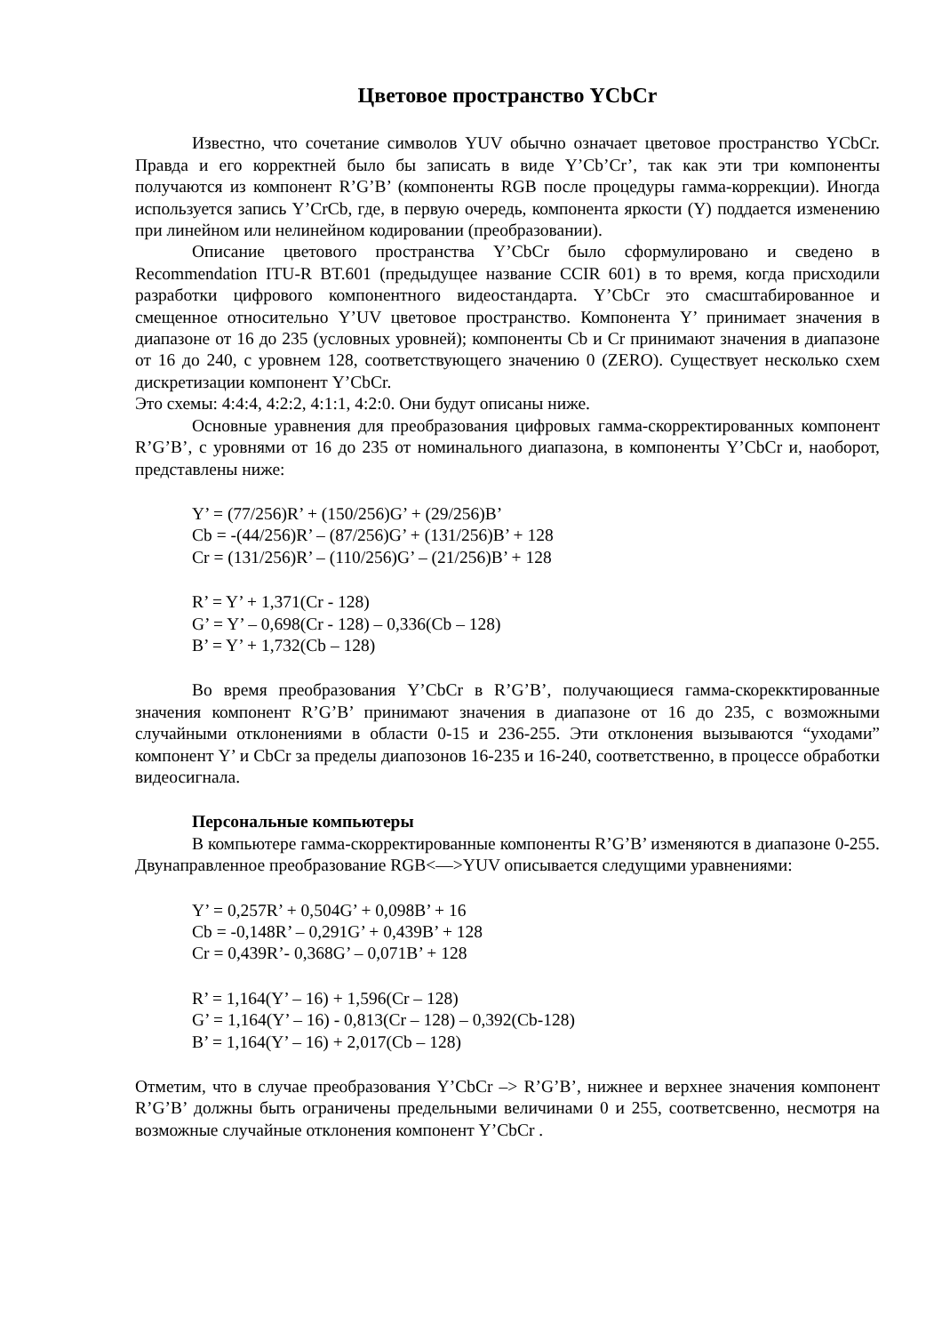Цветовое пространство YCbCr
Известно, что сочетание символов YUV обычно означает цветовое пространство YCbCr. Правда и его корректней было бы записать в виде Y’Cb’Cr’, так как эти три компоненты получаются из компонент R’G’B’ (компоненты RGB после процедуры гамма-коррекции). Иногда используется запись Y’CrCb, где, в первую очередь, компонента яркости (Y) поддается изменению при линейном или нелинейном кодировании (преобразовании).
Описание цветового пространства Y’CbCr было сформулировано и сведено в Recommendation ITU-R BT.601 (предыдущее название CCIR 601) в то время, когда присходили разработки цифрового компонентного видеостандарта. Y’CbCr это смасштабированное и смещенное относительно Y’UV цветовое пространство. Компонента Y’ принимает значения в диапазоне от 16 до 235 (условных уровней); компоненты Cb и Cr принимают значения в диапазоне от 16 до 240, с уровнем 128, соответствующего значению 0 (ZERO). Существует несколько схем дискретизации компонент Y’CbCr.
Это схемы: 4:4:4, 4:2:2, 4:1:1, 4:2:0. Они будут описаны ниже.
Основные уравнения для преобразования цифровых гамма-скорректированных компонент R’G’B’, с уровнями от 16 до 235 от номинального диапазона, в компоненты Y’CbCr и, наоборот, представлены ниже:
Y’ = (77/256)R’ + (150/256)G’ + (29/256)B’
Cb = -(44/256)R’ – (87/256)G’ + (131/256)B’ + 128
Cr = (131/256)R’ – (110/256)G’ – (21/256)B’ + 128
R’ = Y’ + 1,371(Cr - 128)
G’ = Y’ – 0,698(Cr - 128) – 0,336(Cb – 128)
B’ = Y’ + 1,732(Cb – 128)
Во время преобразования Y’CbCr в R’G’B’, получающиеся гамма-скорекктированные значения компонент R’G’B’ принимают значения в диапазоне от 16 до 235, с возможными случайными отклонениями в области 0-15 и 236-255. Эти отклонения вызываются “уходами” компонент Y’ и CbCr за пределы диапозонов 16-235 и 16-240, соответственно, в процессе обработки видеосигнала.
Персональные компьютеры
В компьютере гамма-скорректированные компоненты R’G’B’ изменяются в диапазоне 0-255. Двунаправленное преобразование RGB<—>YUV описывается следущими уравнениями:
Y’ = 0,257R’ + 0,504G’ + 0,098B’ + 16
Cb = -0,148R’ – 0,291G’ + 0,439B’ + 128
Cr = 0,439R’- 0,368G’ – 0,071B’ + 128
R’ = 1,164(Y’ – 16) + 1,596(Cr – 128)
G’ = 1,164(Y’ – 16) - 0,813(Cr – 128) – 0,392(Cb-128)
B’ = 1,164(Y’ – 16) + 2,017(Cb – 128)
Отметим, что в случае преобразования Y’CbCr –> R’G’B’, нижнее и верхнее значения компонент R’G’B’ должны быть ограничены предельными величинами 0 и 255, соответсвенно, несмотря на возможные случайные отклонения компонент Y’CbCr .